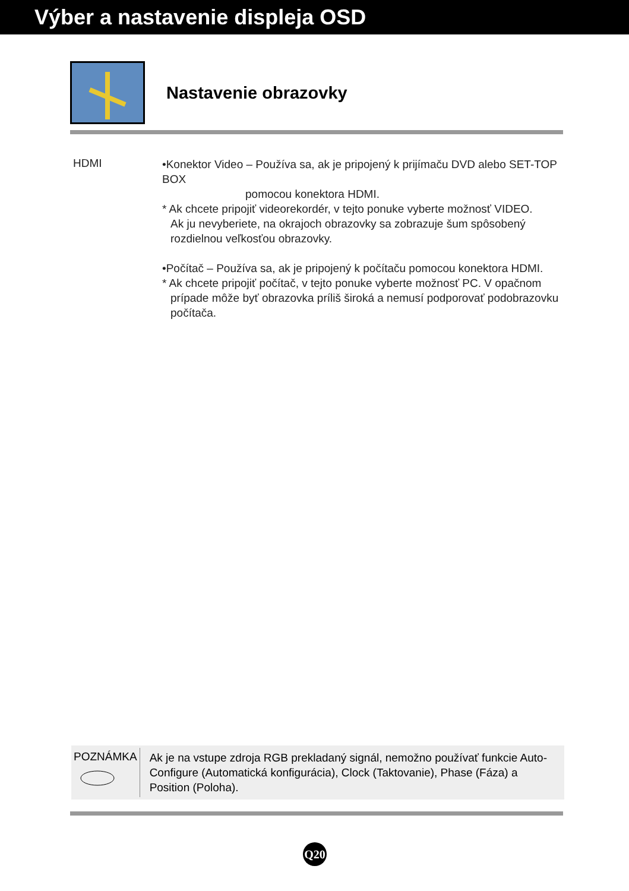Výber a nastavenie displeja OSD
Nastavenie obrazovky
HDMI
•Konektor Video – Používa sa, ak je pripojený k prijímaču DVD alebo SET-TOP BOX
pomocou konektora HDMI.
* Ak chcete pripojiť videorekordér, v tejto ponuke vyberte možnosť VIDEO.
Ak ju nevyberiete, na okrajoch obrazovky sa zobrazuje šum spôsobený rozdielnou veľkosťou obrazovky.
•Počítač – Používa sa, ak je pripojený k počítaču pomocou konektora HDMI.
* Ak chcete pripojiť počítač, v tejto ponuke vyberte možnosť PC. V opačnom
prípade môže byť obrazovka príliš široká a nemusí podporovať podobrazovku počítača.
POZNÁMKA
Ak je na vstupe zdroja RGB prekladaný signál, nemožno používať funkcie Auto-Configure (Automatická konfigurácia), Clock (Taktovanie), Phase (Fáza) a Position (Poloha).
Q20